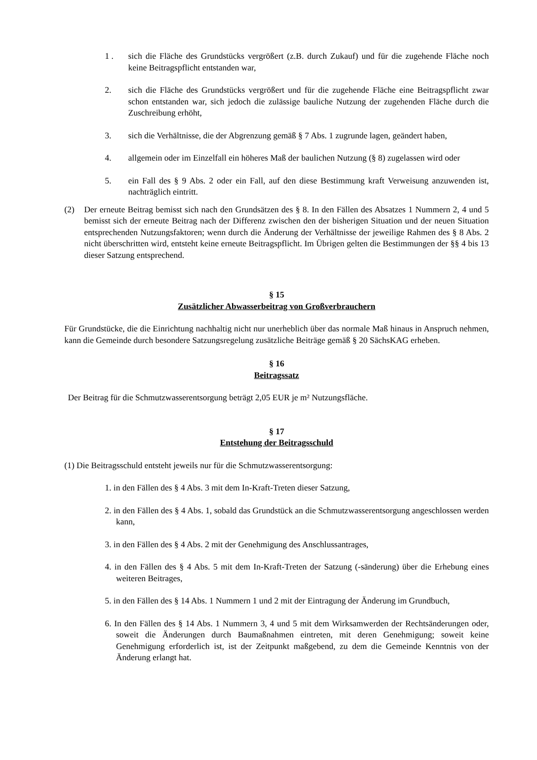1 . sich die Fläche des Grundstücks vergrößert (z.B. durch Zukauf) und für die zugehende Fläche noch keine Beitragspflicht entstanden war,
2. sich die Fläche des Grundstücks vergrößert und für die zugehende Fläche eine Beitrags­pflicht zwar schon entstanden war, sich jedoch die zulässige bauliche Nutzung der zuge­henden Fläche durch die Zuschreibung erhöht,
3. sich die Verhältnisse, die der Abgrenzung gemäß § 7 Abs. 1 zugrunde lagen, geändert haben,
4. allgemein oder im Einzelfall ein höheres Maß der baulichen Nutzung (§ 8) zugelassen wird oder
5. ein Fall des § 9 Abs. 2 oder ein Fall, auf den diese Bestimmung kraft Verweisung anzu­wenden ist, nachträglich eintritt.
(2) Der erneute Beitrag bemisst sich nach den Grundsätzen des § 8. In den Fällen des Absatzes 1 Num­mern 2, 4 und 5 bemisst sich der erneute Beitrag nach der Differenz zwischen den der bisherigen Si­tuation und der neuen Situation entsprechenden Nutzungsfaktoren; wenn durch die Änderung der Verhältnisse der jeweilige Rahmen des § 8 Abs. 2 nicht überschritten wird, entsteht keine erneute Beitragspflicht. Im Übrigen gelten die Bestimmungen der §§ 4 bis 13 dieser Satzung entsprechend.
§ 15
Zusätzlicher Abwasserbeitrag von Großverbrauchern
Für Grundstücke, die die Einrichtung nachhaltig nicht nur unerheblich über das normale Maß hinaus in Anspruch nehmen, kann die Gemeinde durch besondere Satzungsregelung zusätzliche Beiträge gemäß § 20 SächsKAG erheben.
§ 16
Beitragssatz
Der Beitrag für die Schmutzwasserentsorgung beträgt 2,05 EUR je m² Nutzungsfläche.
§ 17
Entstehung der Beitragsschuld
(1) Die Beitragsschuld entsteht jeweils nur für die Schmutzwasserentsorgung:
1. in den Fällen des § 4 Abs. 3 mit dem In-Kraft-Treten dieser Satzung,
2. in den Fällen des § 4 Abs. 1, sobald das Grundstück an die Schmutzwasserentsorgung ange­schlossen werden kann,
3. in den Fällen des § 4 Abs. 2 mit der Genehmigung des Anschlussantrages,
4. in den Fällen des § 4 Abs. 5 mit dem In-Kraft-Treten der Satzung (-sänderung) über die Er­hebung eines weiteren Beitrages,
5. in den Fällen des § 14 Abs. 1 Nummern 1 und 2 mit der Eintragung der Änderung im Grund­buch,
6. In den Fällen des § 14 Abs. 1 Nummern 3, 4 und 5 mit dem Wirksamwerden der Rechtsände­rungen oder, soweit die Änderungen durch Baumaßnahmen eintreten, mit deren Genehmi­gung; soweit keine Genehmigung erforderlich ist, ist der Zeitpunkt maßgebend, zu dem die Gemeinde Kenntnis von der Änderung erlangt hat.